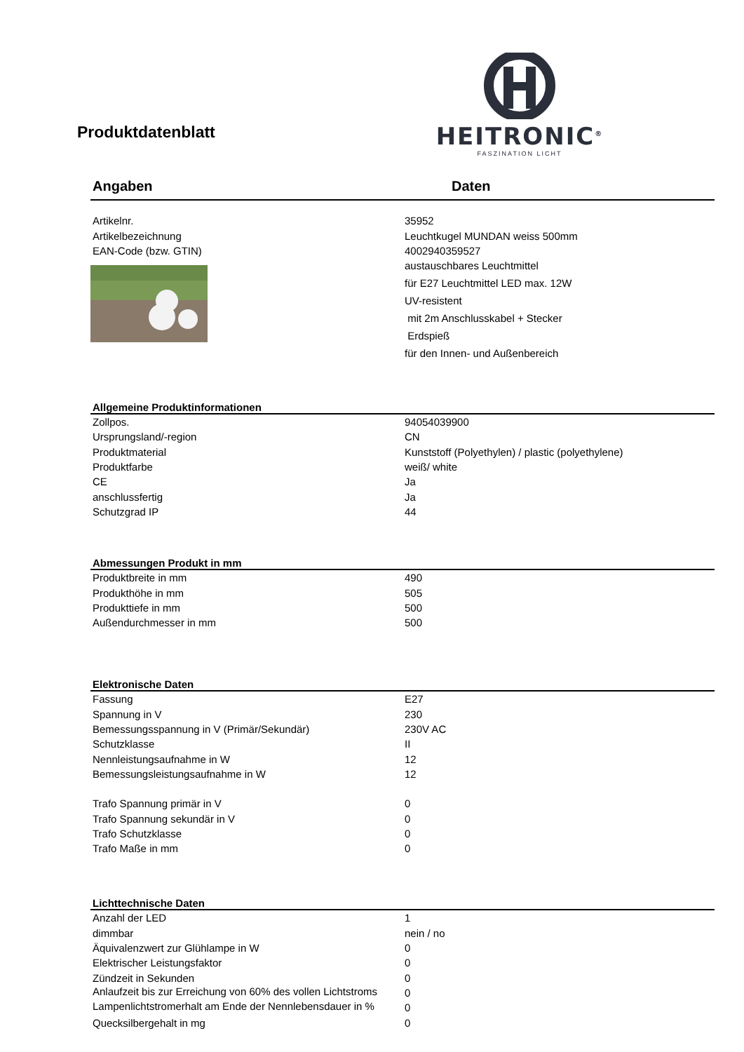Produktdatenblatt
HEITRONIC<sup>®</sup>
FASZINATION LICHT
| Angaben | Daten |
| --- | --- |
| Artikelnr. | 35952 |
| Artikelbezeichnung | Leuchtkugel MUNDAN weiss 500mm |
| EAN-Code (bzw. GTIN) | 4002940359527 |
| | austauschbares Leuchtmittel |
| | für E27 Leuchtmittel LED max. 12W |
| | UV-resistent |
| | mit 2m Anschlusskabel + Stecker |
| | Erdspieß |
| | für den Innen- und Außenbereich |
| Allgemeine Produktinformationen | |
| Zollpos. | 94054039900 |
| Ursprungsland/-region | CN |
| Produktmaterial | Kunststoff (Polyethylen) / plastic (polyethylene) |
| Produktfarbe | weiß/ white |
| CE | Ja |
| anschlussfertig | Ja |
| Schutzgrad IP | 44 |
| Abmessungen Produkt in mm | |
| Produktbreite in mm | 490 |
| Produkthöhe in mm | 505 |
| Produkttiefe in mm | 500 |
| Außendurchmesser in mm | 500 |
| Elektronische Daten | |
| Fassung | E27 |
| Spannung in V | 230 |
| Bemessungsspannung in V (Primär/Sekundär) | 230V AC |
| Schutzklasse | II |
| Nennleistungsaufnahme in W | 12 |
| Bemessungsleistungsaufnahme in W | 12 |
| Trafo Spannung primär in V | 0 |
| Trafo Spannung sekundär in V | 0 |
| Trafo Schutzklasse | 0 |
| Trafo Maße in mm | 0 |
| Lichttechnische Daten | |
| Anzahl der LED | 1 |
| dimmbar | nein / no |
| Äquivalenzwert zur Glühlampe in W | 0 |
| Elektrischer Leistungsfaktor | 0 |
| Zündzeit in Sekunden | 0 |
| Anlaufzeit bis zur Erreichung von 60% des vollen Lichtstroms | 0 |
| Lampenlichtstromerhalt am Ende der Nennlebensdauer in % | 0 |
| Quecksilbergehalt in mg | 0 |